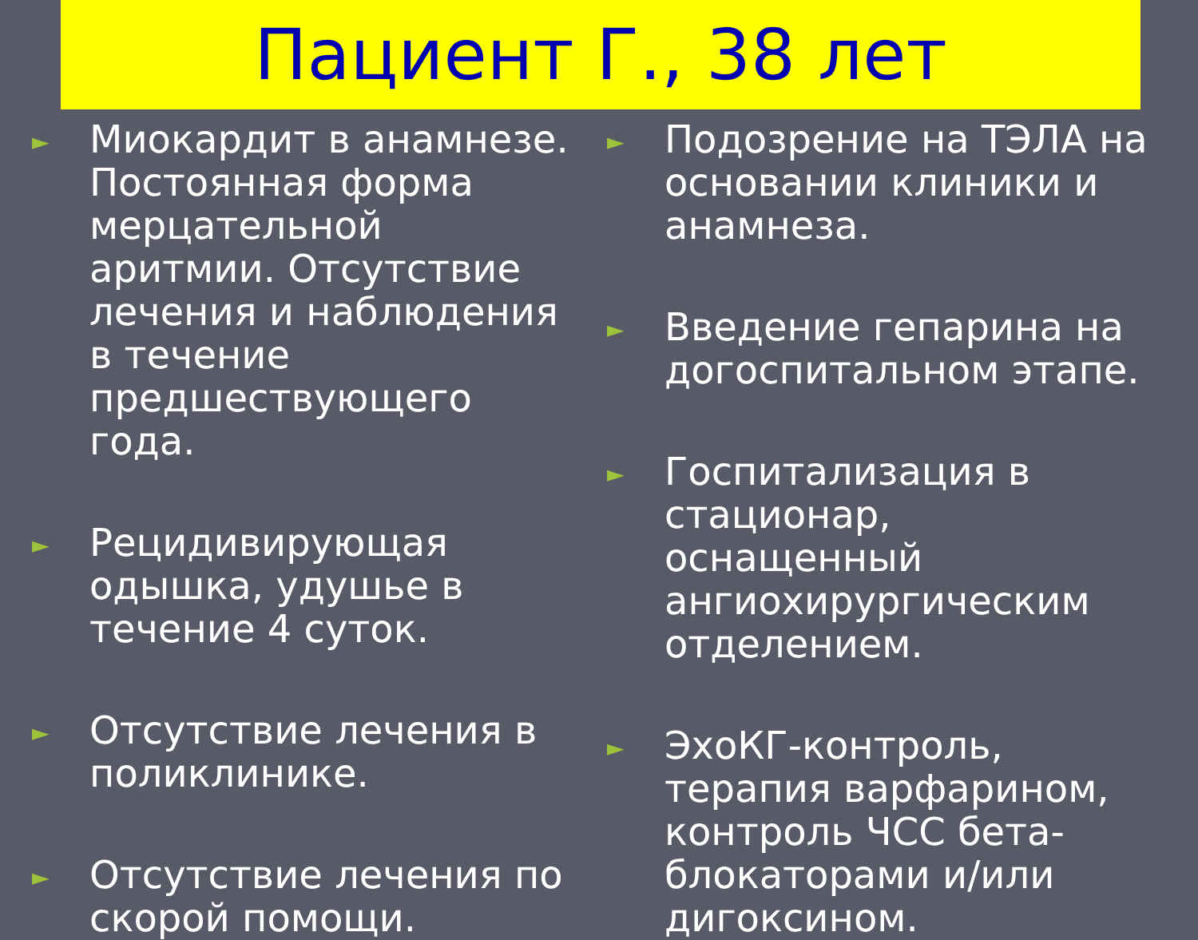Пациент Г., 38 лет
►
Миокардит в анамнезе. Постоянная форма мерцательной аритмии. Отсутствие лечения и наблюдения в течение предшествующего года.
►
Рецидивирующая одышка, удушье в течение 4 суток.
►
Отсутствие лечения в поликлинике.
►
Отсутствие лечения по скорой помощи.
►
Подозрение на ТЭЛА на основании клиники и анамнеза.
►
Введение гепарина на догоспитальном этапе.
►
Госпитализация в стационар, оснащенный ангиохирургическим отделением.
►
ЭхоКГ-контроль, терапия варфарином, контроль ЧСС бета-блокаторами и/или дигоксином.